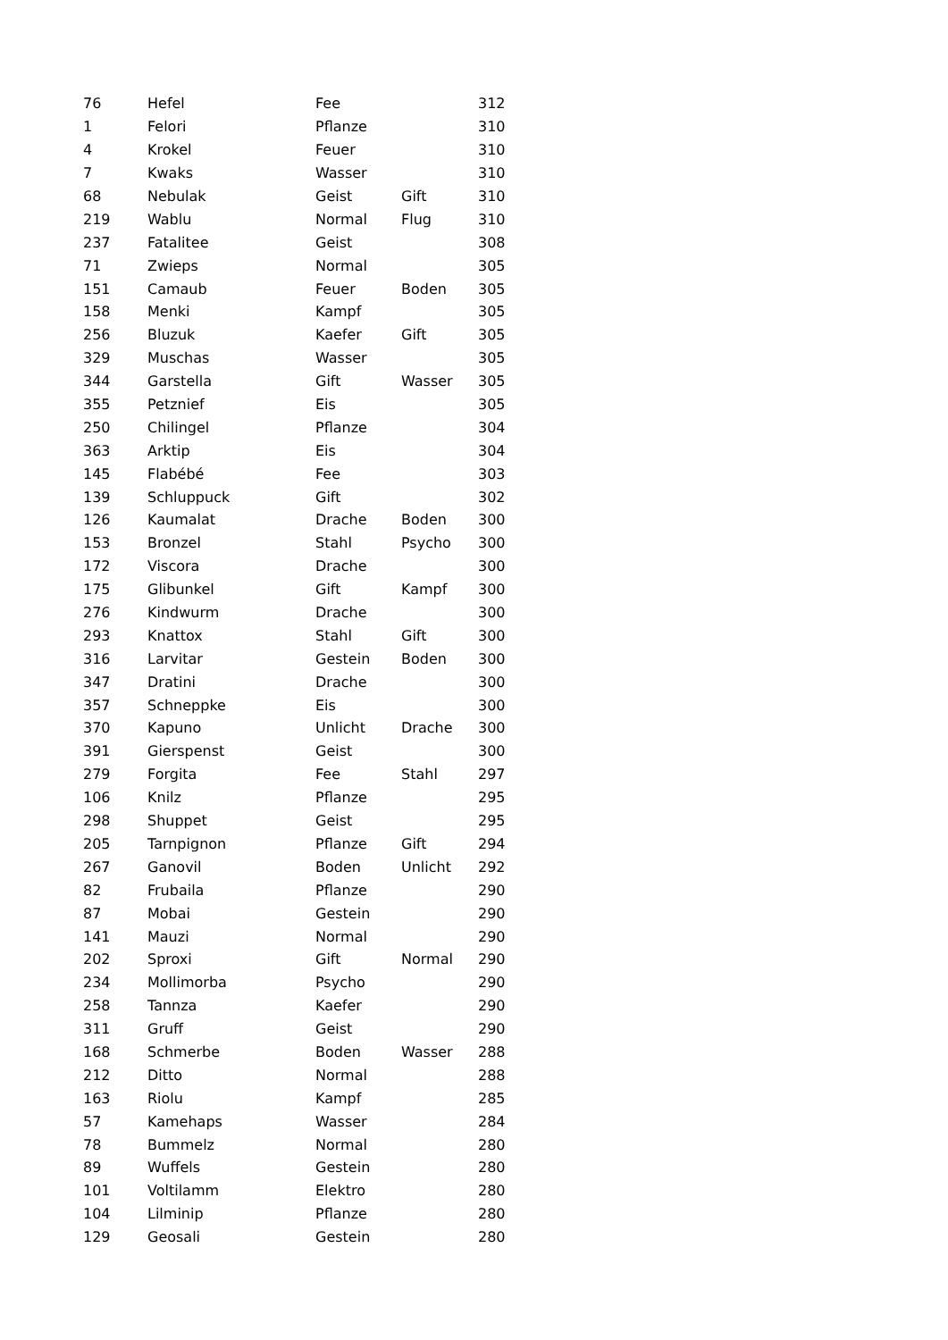| 76 | Hefel | Fee | | 312 |
| 1 | Felori | Pflanze | | 310 |
| 4 | Krokel | Feuer | | 310 |
| 7 | Kwaks | Wasser | | 310 |
| 68 | Nebulak | Geist | Gift | 310 |
| 219 | Wablu | Normal | Flug | 310 |
| 237 | Fatalitee | Geist | | 308 |
| 71 | Zwieps | Normal | | 305 |
| 151 | Camaub | Feuer | Boden | 305 |
| 158 | Menki | Kampf | | 305 |
| 256 | Bluzuk | Kaefer | Gift | 305 |
| 329 | Muschas | Wasser | | 305 |
| 344 | Garstella | Gift | Wasser | 305 |
| 355 | Petznief | Eis | | 305 |
| 250 | Chilingel | Pflanze | | 304 |
| 363 | Arktip | Eis | | 304 |
| 145 | Flabébé | Fee | | 303 |
| 139 | Schluppuck | Gift | | 302 |
| 126 | Kaumalat | Drache | Boden | 300 |
| 153 | Bronzel | Stahl | Psycho | 300 |
| 172 | Viscora | Drache | | 300 |
| 175 | Glibunkel | Gift | Kampf | 300 |
| 276 | Kindwurm | Drache | | 300 |
| 293 | Knattox | Stahl | Gift | 300 |
| 316 | Larvitar | Gestein | Boden | 300 |
| 347 | Dratini | Drache | | 300 |
| 357 | Schneppke | Eis | | 300 |
| 370 | Kapuno | Unlicht | Drache | 300 |
| 391 | Gierspenst | Geist | | 300 |
| 279 | Forgita | Fee | Stahl | 297 |
| 106 | Knilz | Pflanze | | 295 |
| 298 | Shuppet | Geist | | 295 |
| 205 | Tarnpignon | Pflanze | Gift | 294 |
| 267 | Ganovil | Boden | Unlicht | 292 |
| 82 | Frubaila | Pflanze | | 290 |
| 87 | Mobai | Gestein | | 290 |
| 141 | Mauzi | Normal | | 290 |
| 202 | Sproxi | Gift | Normal | 290 |
| 234 | Mollimorba | Psycho | | 290 |
| 258 | Tannza | Kaefer | | 290 |
| 311 | Gruff | Geist | | 290 |
| 168 | Schmerbe | Boden | Wasser | 288 |
| 212 | Ditto | Normal | | 288 |
| 163 | Riolu | Kampf | | 285 |
| 57 | Kamehaps | Wasser | | 284 |
| 78 | Bummelz | Normal | | 280 |
| 89 | Wuffels | Gestein | | 280 |
| 101 | Voltilamm | Elektro | | 280 |
| 104 | Lilminip | Pflanze | | 280 |
| 129 | Geosali | Gestein | | 280 |